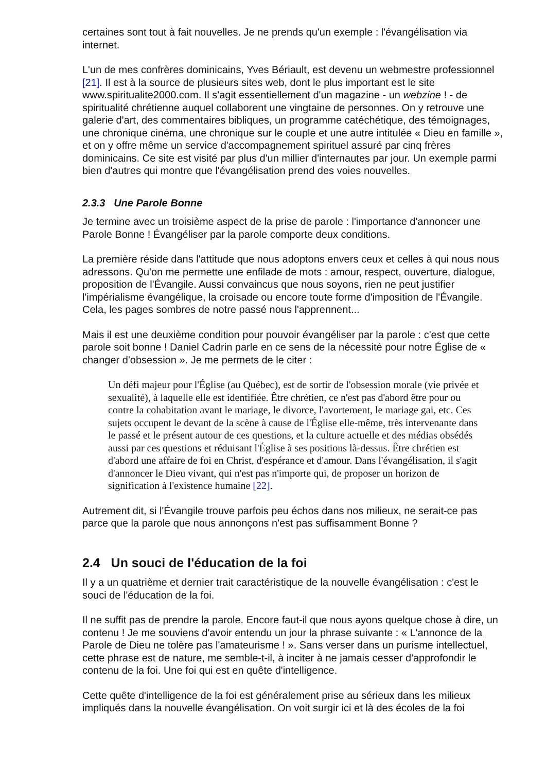certaines sont tout à fait nouvelles. Je ne prends qu'un exemple : l'évangélisation via internet.
L'un de mes confrères dominicains, Yves Bériault, est devenu un webmestre professionnel [21]. Il est à la source de plusieurs sites web, dont le plus important est le site www.spiritualite2000.com. Il s'agit essentiellement d'un magazine - un webzine ! - de spiritualité chrétienne auquel collaborent une vingtaine de personnes. On y retrouve une galerie d'art, des commentaires bibliques, un programme catéchétique, des témoignages, une chronique cinéma, une chronique sur le couple et une autre intitulée « Dieu en famille », et on y offre même un service d'accompagnement spirituel assuré par cinq frères dominicains. Ce site est visité par plus d'un millier d'internautes par jour. Un exemple parmi bien d'autres qui montre que l'évangélisation prend des voies nouvelles.
2.3.3 Une Parole Bonne
Je termine avec un troisième aspect de la prise de parole : l'importance d'annoncer une Parole Bonne ! Évangéliser par la parole comporte deux conditions.
La première réside dans l'attitude que nous adoptons envers ceux et celles à qui nous nous adressons. Qu'on me permette une enfilade de mots : amour, respect, ouverture, dialogue, proposition de l'Évangile. Aussi convaincus que nous soyons, rien ne peut justifier l'impérialisme évangélique, la croisade ou encore toute forme d'imposition de l'Évangile. Cela, les pages sombres de notre passé nous l'apprennent...
Mais il est une deuxième condition pour pouvoir évangéliser par la parole : c'est que cette parole soit bonne ! Daniel Cadrin parle en ce sens de la nécessité pour notre Église de « changer d'obsession ». Je me permets de le citer :
Un défi majeur pour l'Église (au Québec), est de sortir de l'obsession morale (vie privée et sexualité), à laquelle elle est identifiée. Être chrétien, ce n'est pas d'abord être pour ou contre la cohabitation avant le mariage, le divorce, l'avortement, le mariage gai, etc. Ces sujets occupent le devant de la scène à cause de l'Église elle-même, très intervenante dans le passé et le présent autour de ces questions, et la culture actuelle et des médias obsédés aussi par ces questions et réduisant l'Église à ses positions là-dessus. Être chrétien est d'abord une affaire de foi en Christ, d'espérance et d'amour. Dans l'évangélisation, il s'agit d'annoncer le Dieu vivant, qui n'est pas n'importe qui, de proposer un horizon de signification à l'existence humaine [22].
Autrement dit, si l'Évangile trouve parfois peu échos dans nos milieux, ne serait-ce pas parce que la parole que nous annonçons n'est pas suffisamment Bonne ?
2.4 Un souci de l'éducation de la foi
Il y a un quatrième et dernier trait caractéristique de la nouvelle évangélisation : c'est le souci de l'éducation de la foi.
Il ne suffit pas de prendre la parole. Encore faut-il que nous ayons quelque chose à dire, un contenu ! Je me souviens d'avoir entendu un jour la phrase suivante : « L'annonce de la Parole de Dieu ne tolère pas l'amateurisme ! ». Sans verser dans un purisme intellectuel, cette phrase est de nature, me semble-t-il, à inciter à ne jamais cesser d'approfondir le contenu de la foi. Une foi qui est en quête d'intelligence.
Cette quête d'intelligence de la foi est généralement prise au sérieux dans les milieux impliqués dans la nouvelle évangélisation. On voit surgir ici et là des écoles de la foi